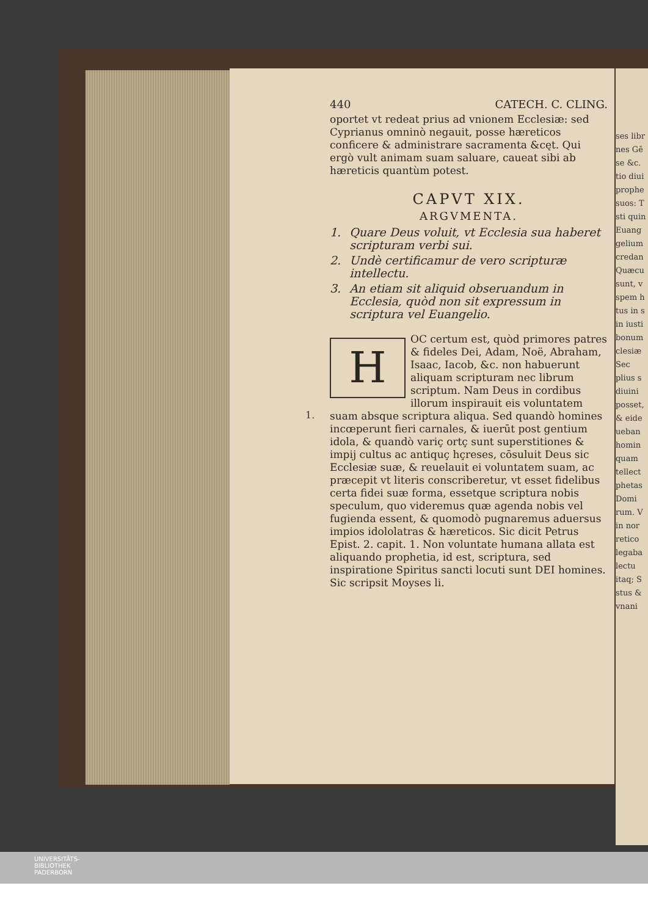ses libr
nes Gē
se &c.
tio diui
prophe
suos: T
sti quin
Euang
gelium
credan
Quæcu
sunt, v
spem h
tus in s
in iusti
bonum
clesiæ
Sec
plius s
diuini
posset,
& eide
ueban
homin
quam
tellect
phetas
Domi
rum. V
in nor
retico
legaba
lectu
itaq; S
stus &
vnani
1.
440 CATECH. C. CLING.
oportet vt redeat prius ad vnionem Ecclesiæ: sed Cyprianus omninò negauit, posse hæreticos conficere & administrare sacramenta &cęt. Qui ergò vult animam suam saluare, caueat sibi ab hæreticis quantùm potest.
CAPVT XIX.
ARGVMENTA.
1. Quare Deus voluit, vt Ecclesia sua haberet scripturam verbi sui.
2. Undè certificamur de vero scripturæ intellectu.
3. An etiam sit aliquid obseruandum in Ecclesia, quòd non sit expressum in scriptura vel Euangelio.
HOC certum est, quòd primores patres & fideles Dei, Adam, Noë, Abraham, Isaac, Iacob, &c. non habuerunt aliquam scripturam nec librum scriptum. Nam Deus in cordibus illorum inspirauit eis voluntatem suam absque scriptura aliqua. Sed quandò homines incœperunt fieri carnales, & iuerūt post gentium idola, & quandò variç ortç sunt superstitiones & impij cultus ac antiquç hçreses, cōsuluit Deus sic Ecclesiæ suæ, & reuelauit ei voluntatem suam, ac præcepit vt literis conscriberetur, vt esset fidelibus certa fidei suæ forma, essetque scriptura nobis speculum, quo videremus quæ agenda nobis vel fugienda essent, & quomodò pugnaremus aduersus impios idololatras & hæreticos. Sic dicit Petrus Epist. 2. capit. 1. Non voluntate humana allata est aliquando prophetia, id est, scriptura, sed inspiratione Spiritus sancti locuti sunt DEI homines. Sic scripsit Moyses li.
UNIVERSITÄTS-
BIBLIOTHEK
PADERBORN